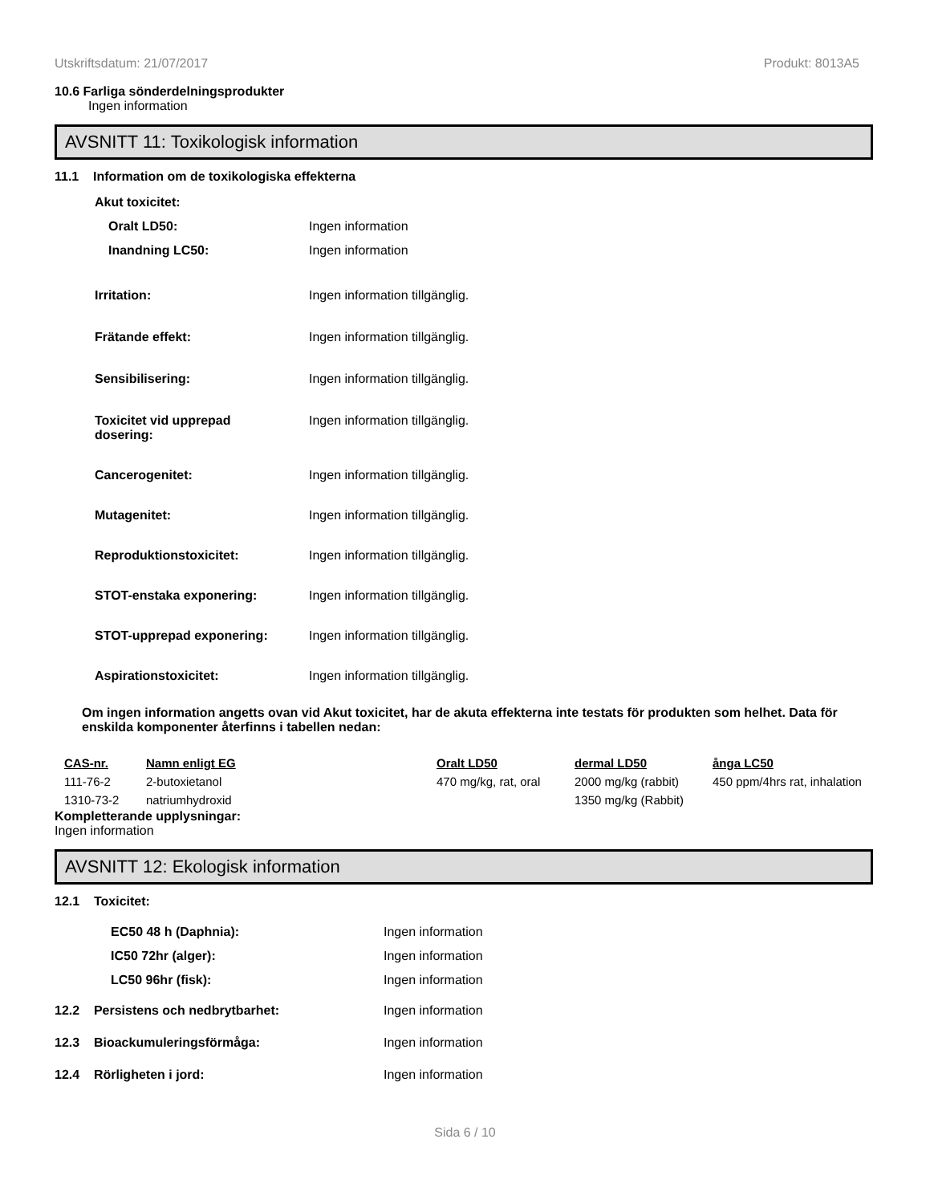Utskriftsdatum: 21/07/2017 Produkt: 8013A5
10.6 Farliga sönderdelningsprodukter
Ingen information
AVSNITT 11: Toxikologisk information
11.1 Information om de toxikologiska effekterna
Akut toxicitet:
Oralt LD50: Ingen information
Inandning LC50: Ingen information
Irritation: Ingen information tillgänglig.
Frätande effekt: Ingen information tillgänglig.
Sensibilisering: Ingen information tillgänglig.
Toxicitet vid upprepad dosering: Ingen information tillgänglig.
Cancerogenitet: Ingen information tillgänglig.
Mutagenitet: Ingen information tillgänglig.
Reproduktionstoxicitet: Ingen information tillgänglig.
STOT-enstaka exponering: Ingen information tillgänglig.
STOT-upprepad exponering: Ingen information tillgänglig.
Aspirationstoxicitet: Ingen information tillgänglig.
Om ingen information angetts ovan vid Akut toxicitet, har de akuta effekterna inte testats för produkten som helhet. Data för enskilda komponenter återfinns i tabellen nedan:
| CAS-nr. | Namn enligt EG | Oralt LD50 | dermal LD50 | ånga LC50 |
| --- | --- | --- | --- | --- |
| 111-76-2 | 2-butoxietanol | 470 mg/kg, rat, oral | 2000 mg/kg (rabbit) | 450 ppm/4hrs rat, inhalation |
| 1310-73-2 | natriumhydroxid | | 1350 mg/kg (Rabbit) | |
Kompletterande upplysningar:
Ingen information
AVSNITT 12: Ekologisk information
12.1 Toxicitet:
EC50 48 h (Daphnia): Ingen information
IC50 72hr (alger): Ingen information
LC50 96hr (fisk): Ingen information
12.2 Persistens och nedbrytbarhet: Ingen information
12.3 Bioackumuleringsförmåga: Ingen information
12.4 Rörligheten i jord: Ingen information
Sida 6 / 10